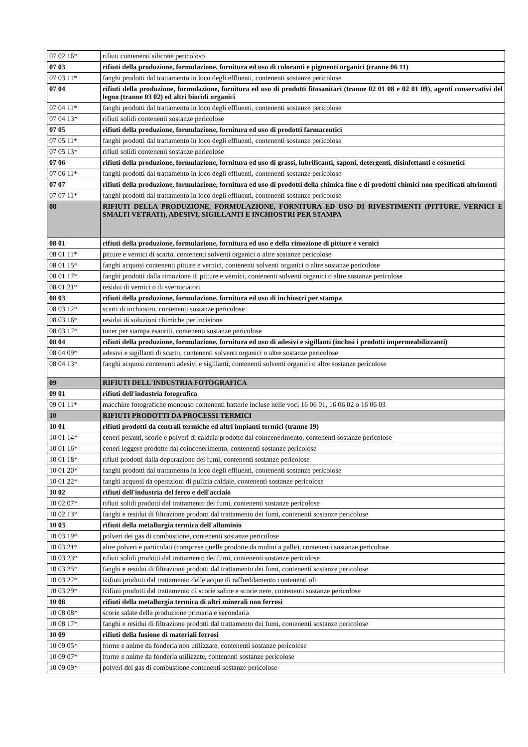| 07 02 16* | rifiuti contenenti silicone pericoloso |
| 07 03 | rifiuti della produzione, formulazione, fornitura ed uso di coloranti e pigmenti organici (tranne 06 11) |
| 07 03 11* | fanghi prodotti dal trattamento in loco degli effluenti, contenenti sostanze pericolose |
| 07 04 | rifiuti della produzione, formulazione, fornitura ed uso di prodotti fitosanitari (tranne 02 01 08 e 02 01 09), agenti conservativi del legno (tranne 03 02) ed altri biocidi organici |
| 07 04 11* | fanghi prodotti dal trattamento in loco degli effluenti, contenenti sostanze pericolose |
| 07 04 13* | rifiuti solidi contenenti sostanze pericolose |
| 07 05 | rifiuti della produzione, formulazione, fornitura ed uso di prodotti farmaceutici |
| 07 05 11* | fanghi prodotti dal trattamento in loco degli effluenti, contenenti sostanze pericolose |
| 07 05 13* | rifiuti solidi contenenti sostanze pericolose |
| 07 06 | rifiuti della produzione, formulazione, fornitura ed uso di grassi, lubrificanti, saponi, detergenti, disinfettanti e cosmetici |
| 07 06 11* | fanghi prodotti dal trattamento in loco degli effluenti, contenenti sostanze pericolose |
| 07 07 | rifiuti della produzione, formulazione, fornitura ed uso di prodotti della chimica fine e di prodotti chimici non specificati altrimenti |
| 07 07 11* | fanghi prodotti dal trattamento in loco degli effluenti, contenenti sostanze pericolose |
| 08 | RIFIUTI DELLA PRODUZIONE, FORMULAZIONE, FORNITURA ED USO DI RIVESTIMENTI (PITTURE, VERNICI E SMALTI VETRATI), ADESIVI, SIGILLANTI E INCHIOSTRI PER STAMPA |
| 08 01 | rifiuti della produzione, formulazione, fornitura ed uso e della rimozione di pitture e vernici |
| 08 01 11* | pitture e vernici di scarto, contenenti solventi organici o altre sostanze pericolose |
| 08 01 15* | fanghi acquosi contenenti pitture e vernici, contenenti solventi organici o altre sostanze pericolose |
| 08 01 17* | fanghi prodotti dalla rimozione di pitture e vernici, contenenti solventi organici o altre sostanze pericolose |
| 08 01 21* | residui di vernici o di sverniciatori |
| 08 03 | rifiuti della produzione, formulazione, fornitura ed uso di inchiostri per stampa |
| 08 03 12* | scarti di inchiostro, contenenti sostanze pericolose |
| 08 03 16* | residui di soluzioni chimiche per incisione |
| 08 03 17* | toner per stampa esauriti, contenenti sostanze pericolose |
| 08 04 | rifiuti della produzione, formulazione, fornitura ed uso di adesivi e sigillanti (inclusi i prodotti impermeabilizzanti) |
| 08 04 09* | adesivi e sigillanti di scarto, contenenti solventi organici o altre sostanze pericolose |
| 08 04 13* | fanghi acquosi contenenti adesivi e sigillanti, contenenti solventi organici o altre sostanze pericolose |
| 09 | RIFIUTI DELL'INDUSTRIA FOTOGRAFICA |
| 09 01 | rifiuti dell'industria fotografica |
| 09 01 11* | macchine fotografiche monouso contenenti batterie incluse nelle voci 16 06 01, 16 06 02 o 16 06 03 |
| 10 | RIFIUTI PRODOTTI DA PROCESSI TERMICI |
| 10 01 | rifiuti prodotti da centrali termiche ed altri impianti termici (tranne 19) |
| 10 01 14* | ceneri pesanti, scorie e polveri di caldaia prodotte dal coincenerimento, contenenti sostanze pericolose |
| 10 01 16* | ceneri leggere prodotte dal coincenerimento, contenenti sostanze pericolose |
| 10 01 18* | rifiuti prodotti dalla depurazione dei fumi, contenenti sostanze pericolose |
| 10 01 20* | fanghi prodotti dal trattamento in loco degli effluenti, contenenti sostanze pericolose |
| 10 01 22* | fanghi acquosi da operazioni di pulizia caldaie, contenenti sostanze pericolose |
| 10 02 | rifiuti dell'industria del ferro e dell'acciaio |
| 10 02 07* | rifiuti solidi prodotti dal trattamento dei fumi, contenenti sostanze pericolose |
| 10 02 13* | fanghi e residui di filtrazione prodotti dal trattamento dei fumi, contenenti sostanze pericolose |
| 10 03 | rifiuti della metallurgia termica dell'alluminio |
| 10 03 19* | polveri dei gas di combustione, contenenti sostanze pericolose |
| 10 03 21* | altre polveri e particolati (comprese quelle prodotte da mulini a palle), contenenti sostanze pericolose |
| 10 03 23* | rifiuti solidi prodotti dal trattamento dei fumi, contenenti sostanze pericolose |
| 10 03 25* | fanghi e residui di filtrazione prodotti dal trattamento dei fumi, contenenti sostanze pericolose |
| 10 03 27* | Rifiuti prodotti dal trattamento delle acque di raffreddamento contenenti oli |
| 10 03 29* | Rifiuti prodotti dal trattamento di scorie saline e scorie nere, contenenti sostanze pericolose |
| 10 08 | rifiuti della metallurgia termica di altri minerali non ferrosi |
| 10 08 08* | scorie salate della produzione primaria e secondaria |
| 10 08 17* | fanghi e residui di filtrazione prodotti dal trattamento dei fumi, contenenti sostanze pericolose |
| 10 09 | rifiuti della fusione di materiali ferrosi |
| 10 09 05* | forme e anime da fonderia non utilizzate, contenenti sostanze pericolose |
| 10 09 07* | forme e anime da fonderia utilizzate, contenenti sostanze pericolose |
| 10 09 09* | polveri dei gas di combustione contenenti sostanze pericolose |